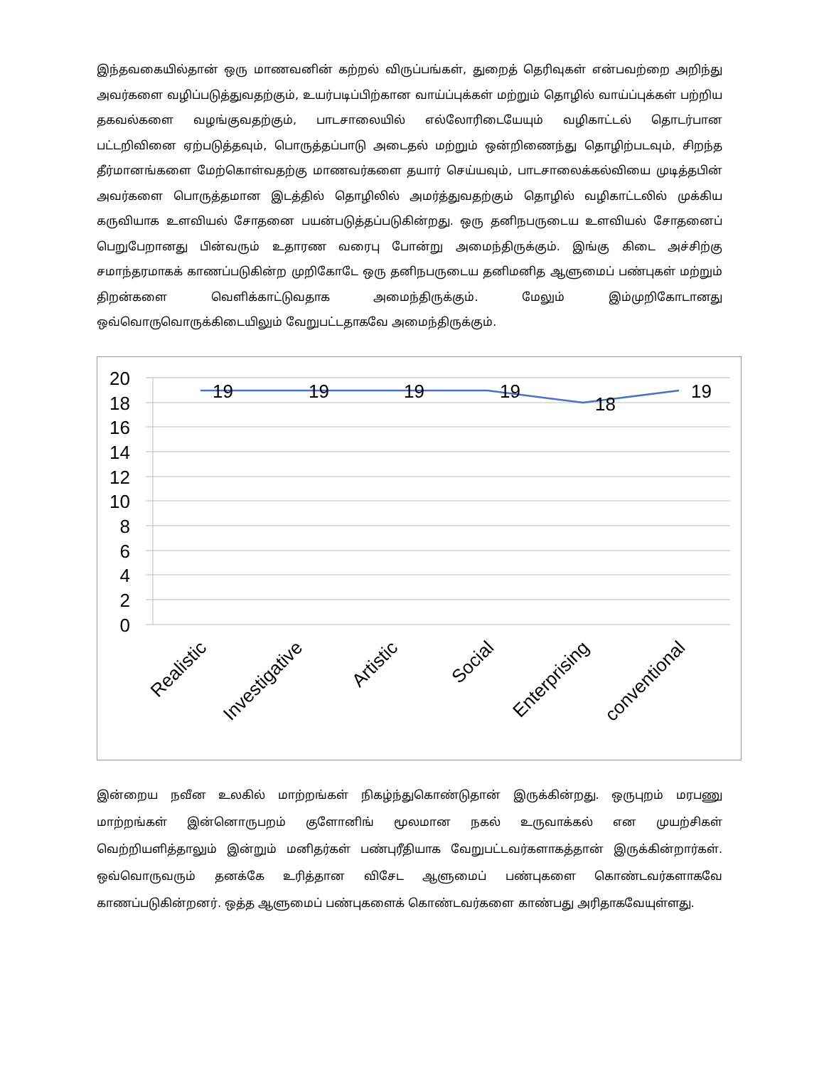இந்தவகையில்தான் ஒரு மாணவனின் கற்றல் விருப்பங்கள், துறைத் தெரிவுகள் என்பவற்றை அறிந்து அவர்களை வழிப்படுத்துவதற்கும், உயர்படிப்பிற்கான வாய்ப்புக்கள் மற்றும் தொழில் வாய்ப்புக்கள் பற்றிய தகவல்களை வழங்குவதற்கும், பாடசாலையில் எல்லோரிடையேயும் வழிகாட்டல் தொடர்பான பட்டறிவினை ஏற்படுத்தவும், பொருத்தப்பாடு அடைதல் மற்றும் ஒன்றிணைந்து தொழிற்படவும், சிறந்த தீர்மானங்களை மேற்கொள்வதற்கு மாணவர்களை தயார் செய்யவும், பாடசாலைக்கல்வியை முடித்தபின் அவர்களை பொருத்தமான இடத்தில் தொழிலில் அமர்த்துவதற்கும் தொழில் வழிகாட்டலில் முக்கிய கருவியாக உளவியல் சோதனை பயன்படுத்தப்படுகின்றது. ஒரு தனிநபருடைய உளவியல் சோதனைப் பெறுபேறானது பின்வரும் உதாரண வரைபு போன்று அமைந்திருக்கும். இங்கு கிடை அச்சிற்கு சமாந்தரமாகக் காணப்படுகின்ற முறிகோடே ஒரு தனிநபருடைய தனிமனித ஆளுமைப் பண்புகள் மற்றும் திறன்களை வெளிக்காட்டுவதாக அமைந்திருக்கும். மேலும் இம்முறிகோடானது ஒவ்வொருவொருக்கிடையிலும் வேறுபட்டதாகவே அமைந்திருக்கும்.
20
18
16
14
12
10
8
6
4
2
0
19
19
19
19
18
19
Realistic
Investigative
Artistic
Social
Enterprising
conventional
இன்றைய நவீன உலகில் மாற்றங்கள் நிகழ்ந்துகொண்டுதான் இருக்கின்றது. ஒருபுறம் மரபணு மாற்றங்கள் இன்னொருபறம் குளோனிங் மூலமான நகல் உருவாக்கல் என முயற்சிகள் வெற்றியளித்தாலும் இன்றும் மனிதர்கள் பண்புரீதியாக வேறுபட்டவர்களாகத்தான் இருக்கின்றார்கள். ஒவ்வொருவரும் தனக்கே உரித்தான விசேட ஆளுமைப் பண்புகளை கொண்டவர்களாகவே காணப்படுகின்றனர். ஒத்த ஆளுமைப் பண்புகளைக் கொண்டவர்களை காண்பது அரிதாகவேயுள்ளது.